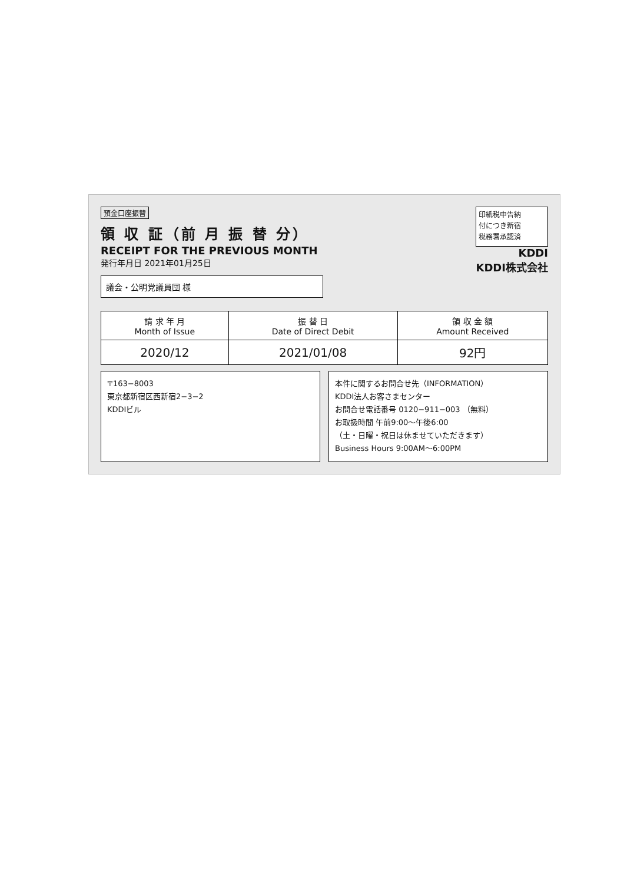預金口座振替
領 収 証（前 月 振 替 分）
RECEIPT FOR THE PREVIOUS MONTH
発行年月日 2021年01月25日
議会・公明党議員団 様
印紙税申告納
付につき新宿
税務署承認済
KDDI
KDDI株式会社
| 請 求 年 月 Month of Issue | 振 替 日 Date of Direct Debit | 領 収 金 額 Amount Received |
| --- | --- | --- |
| 2020/12 | 2021/01/08 | 92円 |
〒163−8003
東京都新宿区西新宿2−3−2
KDDIビル
本件に関するお問合せ先（INFORMATION）
KDDI法人お客さまセンター
お問合せ電話番号 0120−911−003 （無料）
お取扱時間 午前9:00〜午後6:00
（土・日曜・祝日は休ませていただきます）
Business Hours 9:00AM〜6:00PM